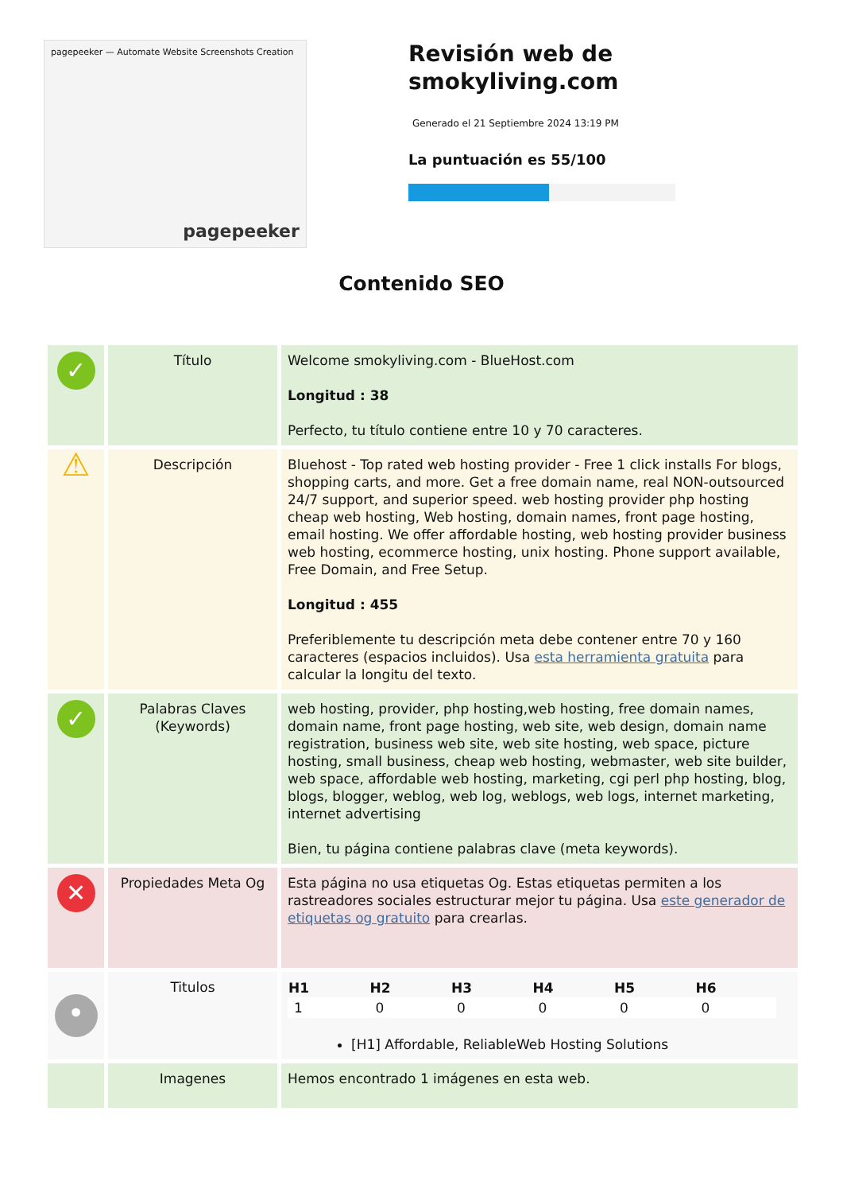pagepeeker — Automate Website Screenshots Creation
pagepeeker
Revisión web de smokyliving.com
Generado el 21 Septiembre 2024 13:19 PM
La puntuación es 55/100
Contenido SEO
| ✓ | Título | Welcome smokyliving.com - BlueHost.com Longitud : 38 Perfecto, tu título contiene entre 10 y 70 caracteres. |
| ⚠ | Descripción | Bluehost - Top rated web hosting provider - Free 1 click installs For blogs, shopping carts, and more. Get a free domain name, real NON-outsourced 24/7 support, and superior speed. web hosting provider php hosting cheap web hosting, Web hosting, domain names, front page hosting, email hosting. We offer affordable hosting, web hosting provider business web hosting, ecommerce hosting, unix hosting. Phone support available, Free Domain, and Free Setup. Longitud : 455 Preferiblemente tu descripción meta debe contener entre 70 y 160 caracteres (espacios incluidos). Usa esta herramienta gratuita para calcular la longitu del texto. |
| ✓ | Palabras Claves (Keywords) | web hosting, provider, php hosting,web hosting, free domain names, domain name, front page hosting, web site, web design, domain name registration, business web site, web site hosting, web space, picture hosting, small business, cheap web hosting, webmaster, web site builder, web space, affordable web hosting, marketing, cgi perl php hosting, blog, blogs, blogger, weblog, web log, weblogs, web logs, internet marketing, internet advertising Bien, tu página contiene palabras clave (meta keywords). |
| ✕ | Propiedades Meta Og | Esta página no usa etiquetas Og. Estas etiquetas permiten a los rastreadores sociales estructurar mejor tu página. Usa este generador de etiquetas og gratuito para crearlas. |
| • | Titulos | / H1 / H2 / H3 / H4 / H5 / H6 / / --- / --- / --- / --- / --- / --- / / 1 / 0 / 0 / 0 / 0 / 0 / [H1] Affordable, ReliableWeb Hosting Solutions |
| | Imagenes | Hemos encontrado 1 imágenes en esta web. |